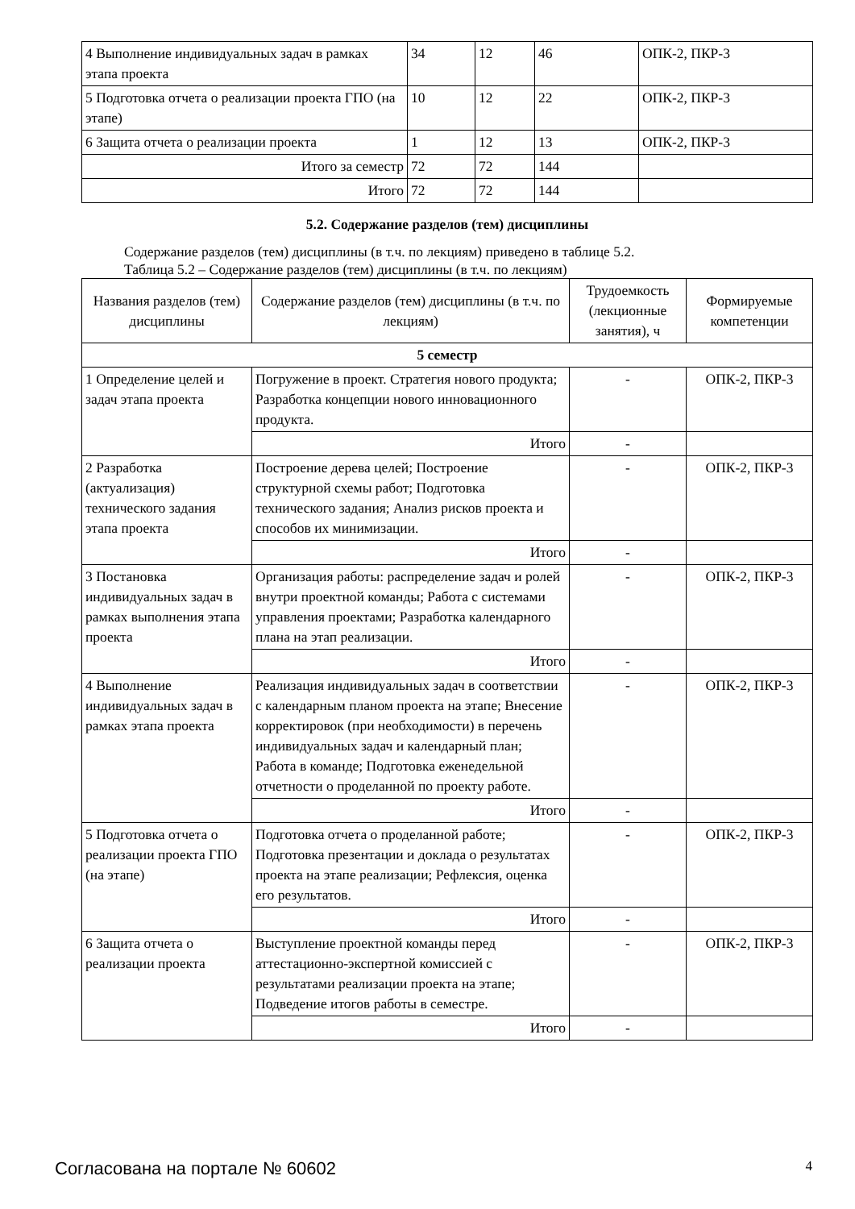| 4 Выполнение индивидуальных задач в рамках этапа проекта | 34 | 12 | 46 | ОПК-2, ПКР-3 |
| 5 Подготовка отчета о реализации проекта ГПО (на этапе) | 10 | 12 | 22 | ОПК-2, ПКР-3 |
| 6 Защита отчета о реализации проекта | 1 | 12 | 13 | ОПК-2, ПКР-3 |
| Итого за семестр | 72 | 72 | 144 | |
| Итого | 72 | 72 | 144 | |
5.2. Содержание разделов (тем) дисциплины
Содержание разделов (тем) дисциплины (в т.ч. по лекциям) приведено в таблице 5.2.
Таблица 5.2 – Содержание разделов (тем) дисциплины (в т.ч. по лекциям)
| Названия разделов (тем) дисциплины | Содержание разделов (тем) дисциплины (в т.ч. по лекциям) | Трудоемкость (лекционные занятия), ч | Формируемые компетенции |
| --- | --- | --- | --- |
| 5 семестр | | | |
| 1 Определение целей и задач этапа проекта | Погружение в проект. Стратегия нового продукта; Разработка концепции нового инновационного продукта. | - | ОПК-2, ПКР-3 |
| | Итого | - | |
| 2 Разработка (актуализация) технического задания этапа проекта | Построение дерева целей; Построение структурной схемы работ; Подготовка технического задания; Анализ рисков проекта и способов их минимизации. | - | ОПК-2, ПКР-3 |
| | Итого | - | |
| 3 Постановка индивидуальных задач в рамках выполнения этапа проекта | Организация работы: распределение задач и ролей внутри проектной команды; Работа с системами управления проектами; Разработка календарного плана на этап реализации. | - | ОПК-2, ПКР-3 |
| | Итого | - | |
| 4 Выполнение индивидуальных задач в рамках этапа проекта | Реализация индивидуальных задач в соответствии с календарным планом проекта на этапе; Внесение корректировок (при необходимости) в перечень индивидуальных задач и календарный план; Работа в команде; Подготовка еженедельной отчетности о проделанной по проекту работе. | - | ОПК-2, ПКР-3 |
| | Итого | - | |
| 5 Подготовка отчета о реализации проекта ГПО (на этапе) | Подготовка отчета о проделанной работе; Подготовка презентации и доклада о результатах проекта на этапе реализации; Рефлексия, оценка его результатов. | - | ОПК-2, ПКР-3 |
| | Итого | - | |
| 6 Защита отчета о реализации проекта | Выступление проектной команды перед аттестационно-экспертной комиссией с результатами реализации проекта на этапе; Подведение итогов работы в семестре. | - | ОПК-2, ПКР-3 |
| | Итого | - | |
Согласована на портале № 60602 4